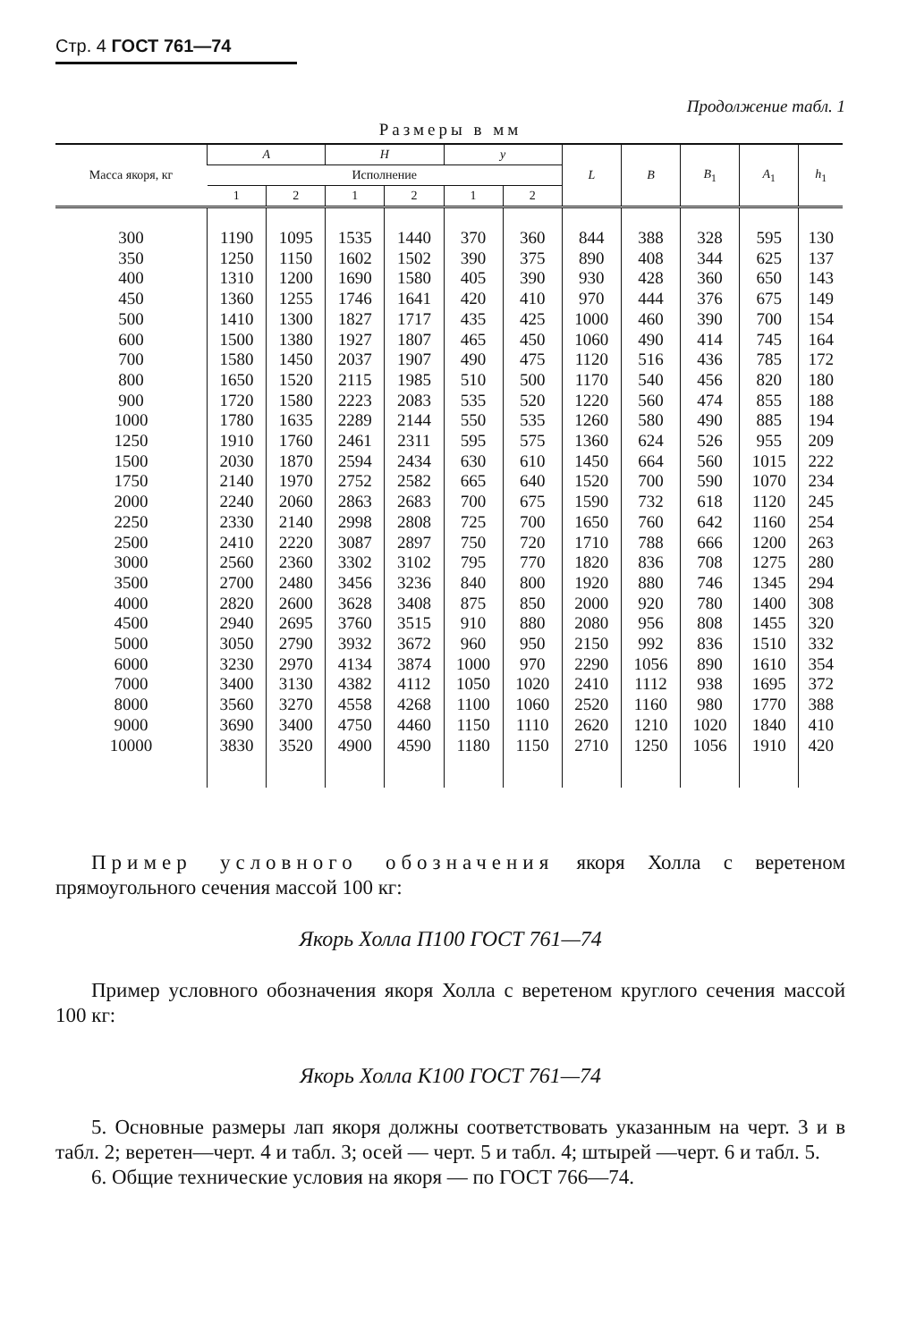Стр. 4 ГОСТ 761—74
Продолжение табл. 1
Размеры в мм
| Масса якоря, кг | A | | H | | y | | L | B | B<sub>1</sub> | A<sub>1</sub> | h<sub>1</sub> |
| --- | --- | --- | --- | --- | --- | --- | --- | --- | --- | --- | --- |
| | Исполнение | | | | | | | | | | |
| | 1 | 2 | 1 | 2 | 1 | 2 | | | | | |
| 300 | 1190 | 1095 | 1535 | 1440 | 370 | 360 | 844 | 388 | 328 | 595 | 130 |
| 350 | 1250 | 1150 | 1602 | 1502 | 390 | 375 | 890 | 408 | 344 | 625 | 137 |
| 400 | 1310 | 1200 | 1690 | 1580 | 405 | 390 | 930 | 428 | 360 | 650 | 143 |
| 450 | 1360 | 1255 | 1746 | 1641 | 420 | 410 | 970 | 444 | 376 | 675 | 149 |
| 500 | 1410 | 1300 | 1827 | 1717 | 435 | 425 | 1000 | 460 | 390 | 700 | 154 |
| 600 | 1500 | 1380 | 1927 | 1807 | 465 | 450 | 1060 | 490 | 414 | 745 | 164 |
| 700 | 1580 | 1450 | 2037 | 1907 | 490 | 475 | 1120 | 516 | 436 | 785 | 172 |
| 800 | 1650 | 1520 | 2115 | 1985 | 510 | 500 | 1170 | 540 | 456 | 820 | 180 |
| 900 | 1720 | 1580 | 2223 | 2083 | 535 | 520 | 1220 | 560 | 474 | 855 | 188 |
| 1000 | 1780 | 1635 | 2289 | 2144 | 550 | 535 | 1260 | 580 | 490 | 885 | 194 |
| 1250 | 1910 | 1760 | 2461 | 2311 | 595 | 575 | 1360 | 624 | 526 | 955 | 209 |
| 1500 | 2030 | 1870 | 2594 | 2434 | 630 | 610 | 1450 | 664 | 560 | 1015 | 222 |
| 1750 | 2140 | 1970 | 2752 | 2582 | 665 | 640 | 1520 | 700 | 590 | 1070 | 234 |
| 2000 | 2240 | 2060 | 2863 | 2683 | 700 | 675 | 1590 | 732 | 618 | 1120 | 245 |
| 2250 | 2330 | 2140 | 2998 | 2808 | 725 | 700 | 1650 | 760 | 642 | 1160 | 254 |
| 2500 | 2410 | 2220 | 3087 | 2897 | 750 | 720 | 1710 | 788 | 666 | 1200 | 263 |
| 3000 | 2560 | 2360 | 3302 | 3102 | 795 | 770 | 1820 | 836 | 708 | 1275 | 280 |
| 3500 | 2700 | 2480 | 3456 | 3236 | 840 | 800 | 1920 | 880 | 746 | 1345 | 294 |
| 4000 | 2820 | 2600 | 3628 | 3408 | 875 | 850 | 2000 | 920 | 780 | 1400 | 308 |
| 4500 | 2940 | 2695 | 3760 | 3515 | 910 | 880 | 2080 | 956 | 808 | 1455 | 320 |
| 5000 | 3050 | 2790 | 3932 | 3672 | 960 | 950 | 2150 | 992 | 836 | 1510 | 332 |
| 6000 | 3230 | 2970 | 4134 | 3874 | 1000 | 970 | 2290 | 1056 | 890 | 1610 | 354 |
| 7000 | 3400 | 3130 | 4382 | 4112 | 1050 | 1020 | 2410 | 1112 | 938 | 1695 | 372 |
| 8000 | 3560 | 3270 | 4558 | 4268 | 1100 | 1060 | 2520 | 1160 | 980 | 1770 | 388 |
| 9000 | 3690 | 3400 | 4750 | 4460 | 1150 | 1110 | 2620 | 1210 | 1020 | 1840 | 410 |
| 10000 | 3830 | 3520 | 4900 | 4590 | 1180 | 1150 | 2710 | 1250 | 1056 | 1910 | 420 |
Пример условного обозначения якоря Холла с веретеном прямоугольного сечения массой 100 кг:
Якорь Холла П100 ГОСТ 761—74
Пример условного обозначения якоря Холла с веретеном круглого сечения массой 100 кг:
Якорь Холла К100 ГОСТ 761—74
5. Основные размеры лап якоря должны соответствовать указанным на черт. 3 и в табл. 2; веретен—черт. 4 и табл. 3; осей — черт. 5 и табл. 4; штырей —черт. 6 и табл. 5.
6. Общие технические условия на якоря — по ГОСТ 766—74.